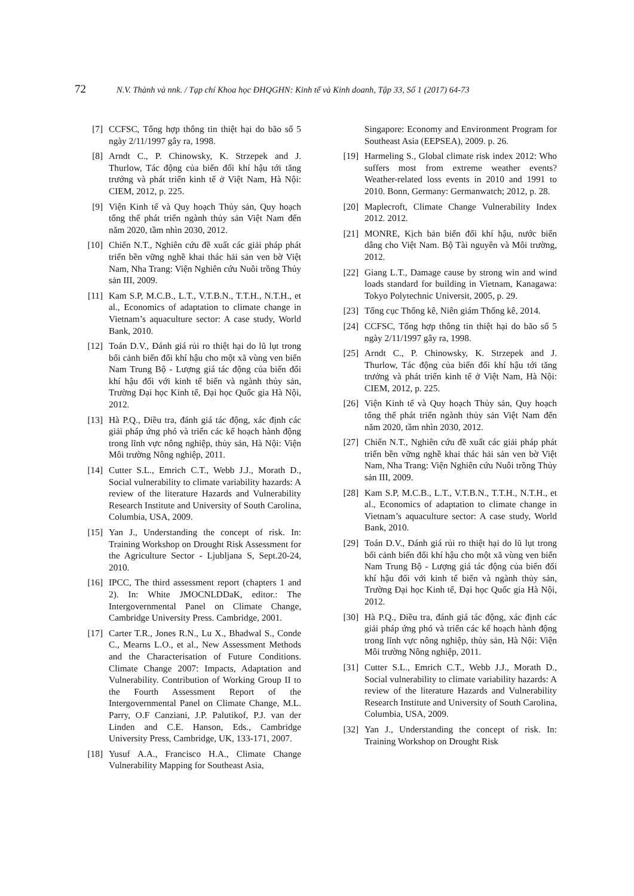72 N.V. Thành và nnk. / Tạp chí Khoa học ĐHQGHN: Kinh tế và Kinh doanh, Tập 33, Số 1 (2017) 64-73
[7] CCFSC, Tổng hợp thông tin thiệt hại do bão số 5 ngày 2/11/1997 gây ra, 1998.
[8] Arndt C., P. Chinowsky, K. Strzepek and J. Thurlow, Tác động của biến đổi khí hậu tới tăng trưởng và phát triển kinh tế ở Việt Nam, Hà Nội: CIEM, 2012, p. 225.
[9] Viện Kinh tế và Quy hoạch Thủy sản, Quy hoạch tổng thể phát triển ngành thủy sản Việt Nam đến năm 2020, tầm nhìn 2030, 2012.
[10] Chiến N.T., Nghiên cứu đề xuất các giải pháp phát triển bền vững nghề khai thác hải sản ven bờ Việt Nam, Nha Trang: Viện Nghiên cứu Nuôi trồng Thủy sản III, 2009.
[11] Kam S.P, M.C.B., L.T., V.T.B.N., T.T.H., N.T.H., et al., Economics of adaptation to climate change in Vietnam’s aquaculture sector: A case study, World Bank, 2010.
[12] Toán D.V., Đánh giá rủi ro thiệt hại do lũ lụt trong bối cảnh biến đổi khí hậu cho một xã vùng ven biển Nam Trung Bộ - Lượng giá tác động của biến đổi khí hậu đối với kinh tế biển và ngành thủy sản, Trường Đại học Kinh tế, Đại học Quốc gia Hà Nội, 2012.
[13] Hà P.Q., Điều tra, đánh giá tác động, xác định các giải pháp ứng phó và triển các kế hoạch hành động trong lĩnh vực nông nghiệp, thủy sản, Hà Nội: Viện Môi trường Nông nghiệp, 2011.
[14] Cutter S.L., Emrich C.T., Webb J.J., Morath D., Social vulnerability to climate variability hazards: A review of the literature Hazards and Vulnerability Research Institute and University of South Carolina, Columbia, USA, 2009.
[15] Yan J., Understanding the concept of risk. In: Training Workshop on Drought Risk Assessment for the Agriculture Sector - Ljubljana S, Sept.20-24, 2010.
[16] IPCC, The third assessment report (chapters 1 and 2). In: White JMOCNLDDaK, editor.: The Intergovernmental Panel on Climate Change, Cambridge University Press. Cambridge, 2001.
[17] Carter T.R., Jones R.N., Lu X., Bhadwal S., Conde C., Mearns L.O., et al., New Assessment Methods and the Characterisation of Future Conditions. Climate Change 2007: Impacts, Adaptation and Vulnerability. Contribution of Working Group II to the Fourth Assessment Report of the Intergovernmental Panel on Climate Change, M.L. Parry, O.F Canziani, J.P. Palutikof, P.J. van der Linden and C.E. Hanson, Eds., Cambridge University Press, Cambridge, UK, 133-171, 2007.
[18] Yusuf A.A., Francisco H.A., Climate Change Vulnerability Mapping for Southeast Asia,
Singapore: Economy and Environment Program for Southeast Asia (EEPSEA), 2009. p. 26.
[19] Harmeling S., Global climate risk index 2012: Who suffers most from extreme weather events? Weather-related loss events in 2010 and 1991 to 2010. Bonn, Germany: Germanwatch; 2012, p. 28.
[20] Maplecroft, Climate Change Vulnerability Index 2012. 2012.
[21] MONRE, Kịch bản biến đổi khí hậu, nước biển dâng cho Việt Nam. Bộ Tài nguyên và Môi trường, 2012.
[22] Giang L.T., Damage cause by strong win and wind loads standard for building in Vietnam, Kanagawa: Tokyo Polytechnic Universit, 2005, p. 29.
[23] Tổng cục Thống kê, Niên giám Thống kê, 2014.
[24] CCFSC, Tổng hợp thông tin thiệt hại do bão số 5 ngày 2/11/1997 gây ra, 1998.
[25] Arndt C., P. Chinowsky, K. Strzepek and J. Thurlow, Tác động của biến đổi khí hậu tới tăng trưởng và phát triển kinh tế ở Việt Nam, Hà Nội: CIEM, 2012, p. 225.
[26] Viện Kinh tế và Quy hoạch Thủy sản, Quy hoạch tổng thể phát triển ngành thủy sản Việt Nam đến năm 2020, tầm nhìn 2030, 2012.
[27] Chiến N.T., Nghiên cứu đề xuất các giải pháp phát triển bền vững nghề khai thác hải sản ven bờ Việt Nam, Nha Trang: Viện Nghiên cứu Nuôi trồng Thủy sản III, 2009.
[28] Kam S.P, M.C.B., L.T., V.T.B.N., T.T.H., N.T.H., et al., Economics of adaptation to climate change in Vietnam’s aquaculture sector: A case study, World Bank, 2010.
[29] Toán D.V., Đánh giá rủi ro thiệt hại do lũ lụt trong bối cảnh biến đổi khí hậu cho một xã vùng ven biển Nam Trung Bộ - Lượng giá tác động của biến đổi khí hậu đối với kinh tế biển và ngành thủy sản, Trường Đại học Kinh tế, Đại học Quốc gia Hà Nội, 2012.
[30] Hà P.Q., Điều tra, đánh giá tác động, xác định các giải pháp ứng phó và triển các kế hoạch hành động trong lĩnh vực nông nghiệp, thủy sản, Hà Nội: Viện Môi trường Nông nghiệp, 2011.
[31] Cutter S.L., Emrich C.T., Webb J.J., Morath D., Social vulnerability to climate variability hazards: A review of the literature Hazards and Vulnerability Research Institute and University of South Carolina, Columbia, USA, 2009.
[32] Yan J., Understanding the concept of risk. In: Training Workshop on Drought Risk